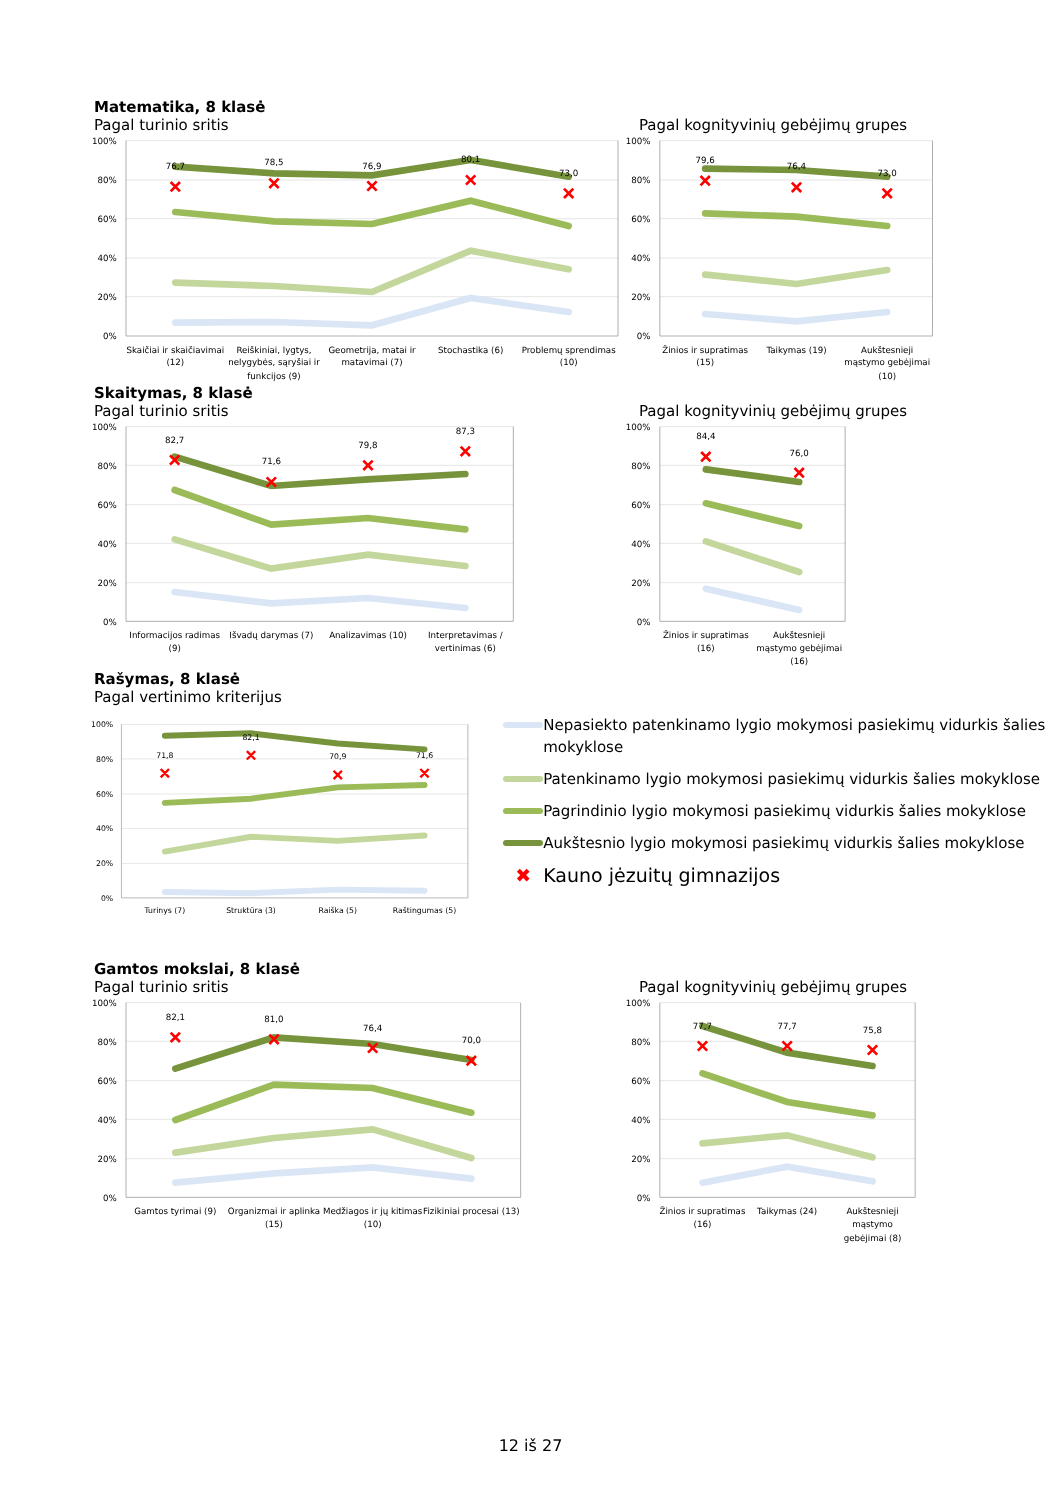Matematika, 8 klasė
Pagal turinio sritis Pagal kognityvinių gebėjimų grupes
100%
80%
60%
40%
20%
0%
76,7
78,5
76,9
80,1
73,0
Skaičiai ir skaičiavimai
(12)
Reiškiniai, lygtys,
nelygybės, sąryšiai ir
funkcijos (9)
Geometrija, matai ir
matavimai (7)
Stochastika (6)
Problemų sprendimas
(10)
100%
80%
60%
40%
20%
0%
79,6
76,4
73,0
Žinios ir supratimas
(15)
Taikymas (19)
Aukštesnieji
mąstymo gebėjimai
(10)
Skaitymas, 8 klasė
Pagal turinio sritis Pagal kognityvinių gebėjimų grupes
100%
80%
60%
40%
20%
0%
82,7
71,6
79,8
87,3
Informacijos radimas
(9)
Išvadų darymas (7)
Analizavimas (10)
Interpretavimas /
vertinimas (6)
100%
80%
60%
40%
20%
0%
84,4
76,0
Žinios ir supratimas
(16)
Aukštesnieji
mąstymo gebėjimai
(16)
Rašymas, 8 klasė
Pagal vertinimo kriterijus
100%
80%
60%
40%
20%
0%
71,8
82,1
70,9
71,6
Turinys (7)
Struktūra (3)
Raiška (5)
Raštingumas (5)
Nepasiekto patenkinamo lygio mokymosi pasiekimų vidurkis šalies mokyklose
Patenkinamo lygio mokymosi pasiekimų vidurkis šalies mokyklose
Pagrindinio lygio mokymosi pasiekimų vidurkis šalies mokyklose
Aukštesnio lygio mokymosi pasiekimų vidurkis šalies mokyklose
✖ Kauno jėzuitų gimnazijos
Gamtos mokslai, 8 klasė
Pagal turinio sritis Pagal kognityvinių gebėjimų grupes
100%
80%
60%
40%
20%
0%
82,1
81,0
76,4
70,0
Gamtos tyrimai (9)
Organizmai ir aplinka
(15)
Medžiagos ir jų kitimas
(10)
Fizikiniai procesai (13)
100%
80%
60%
40%
20%
0%
77,7
77,7
75,8
Žinios ir supratimas
(16)
Taikymas (24)
Aukštesnieji
mąstymo
gebėjimai (8)
12 iš 27